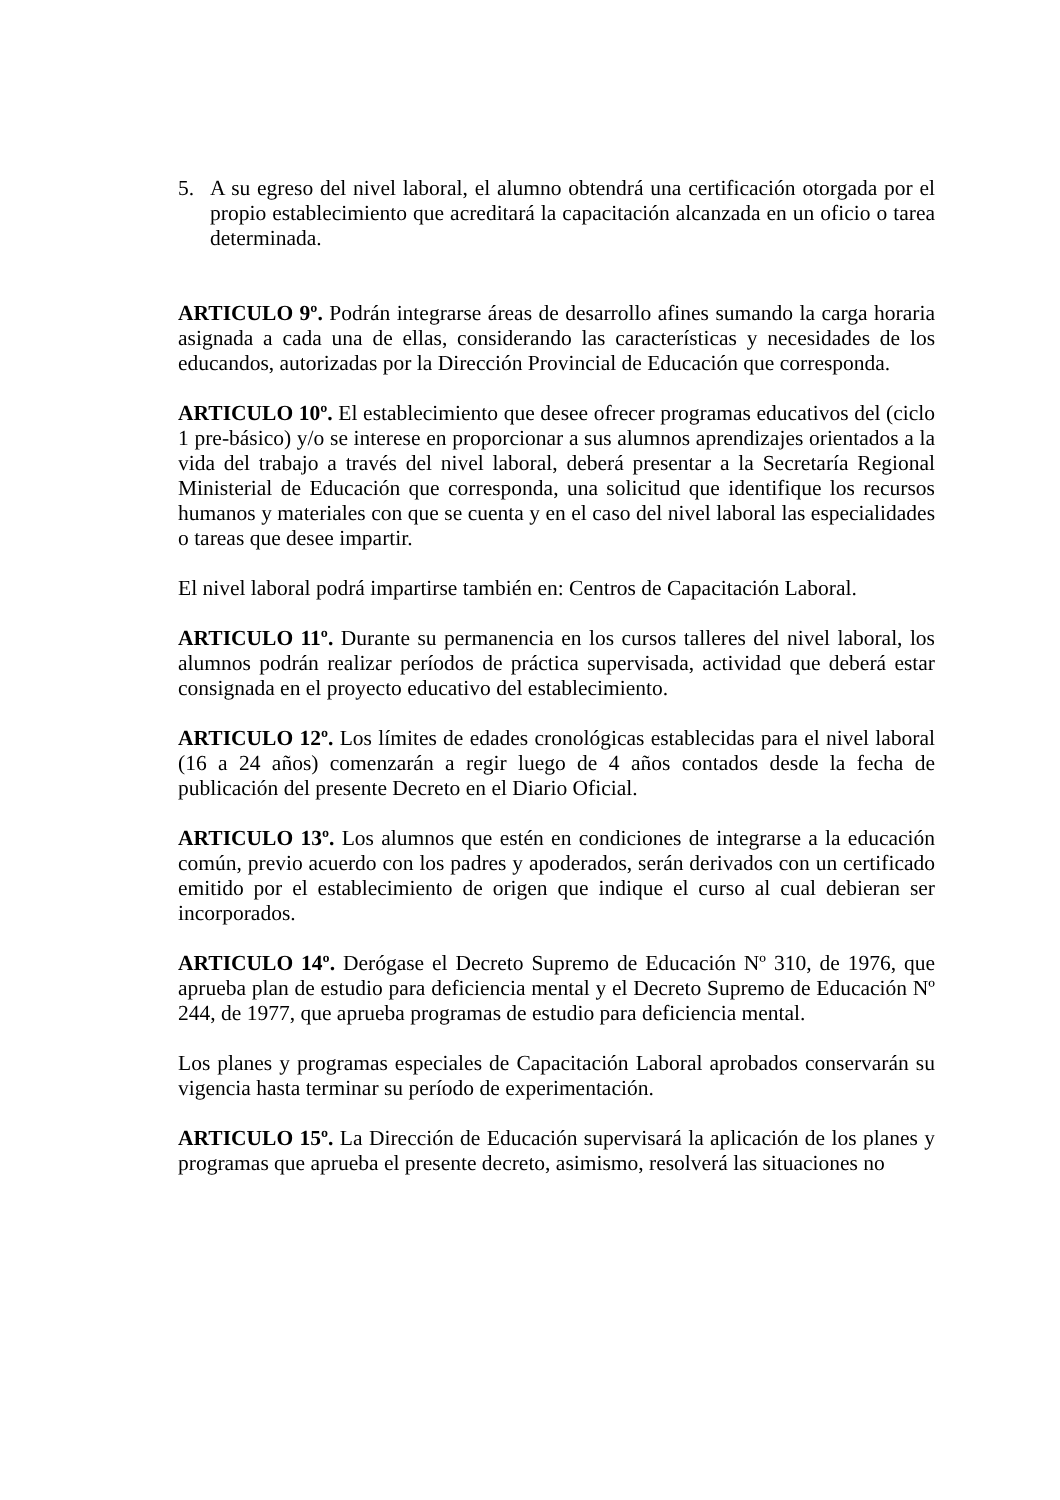5. A su egreso del nivel laboral, el alumno obtendrá una certificación otorgada por el propio establecimiento que acreditará la capacitación alcanzada en un oficio o tarea determinada.
ARTICULO 9º. Podrán integrarse áreas de desarrollo afines sumando la carga horaria asignada a cada una de ellas, considerando las características y necesidades de los educandos, autorizadas por la Dirección Provincial de Educación que corresponda.
ARTICULO 10º. El establecimiento que desee ofrecer programas educativos del (ciclo 1 pre-básico) y/o se interese en proporcionar a sus alumnos aprendizajes orientados a la vida del trabajo a través del nivel laboral, deberá presentar a la Secretaría Regional Ministerial de Educación que corresponda, una solicitud que identifique los recursos humanos y materiales con que se cuenta y en el caso del nivel laboral las especialidades o tareas que desee impartir.
El nivel laboral podrá impartirse también en: Centros de Capacitación Laboral.
ARTICULO 11º. Durante su permanencia en los cursos talleres del nivel laboral, los alumnos podrán realizar períodos de práctica supervisada, actividad que deberá estar consignada en el proyecto educativo del establecimiento.
ARTICULO 12º. Los límites de edades cronológicas establecidas para el nivel laboral (16 a 24 años) comenzarán a regir luego de 4 años contados desde la fecha de publicación del presente Decreto en el Diario Oficial.
ARTICULO 13º. Los alumnos que estén en condiciones de integrarse a la educación común, previo acuerdo con los padres y apoderados, serán derivados con un certificado emitido por el establecimiento de origen que indique el curso al cual debieran ser incorporados.
ARTICULO 14º. Derógase el Decreto Supremo de Educación Nº 310, de 1976, que aprueba plan de estudio para deficiencia mental y el Decreto Supremo de Educación Nº 244, de 1977, que aprueba programas de estudio para deficiencia mental.
Los planes y programas especiales de Capacitación Laboral aprobados conservarán su vigencia hasta terminar su período de experimentación.
ARTICULO 15º. La Dirección de Educación supervisará la aplicación de los planes y programas que aprueba el presente decreto, asimismo, resolverá las situaciones no